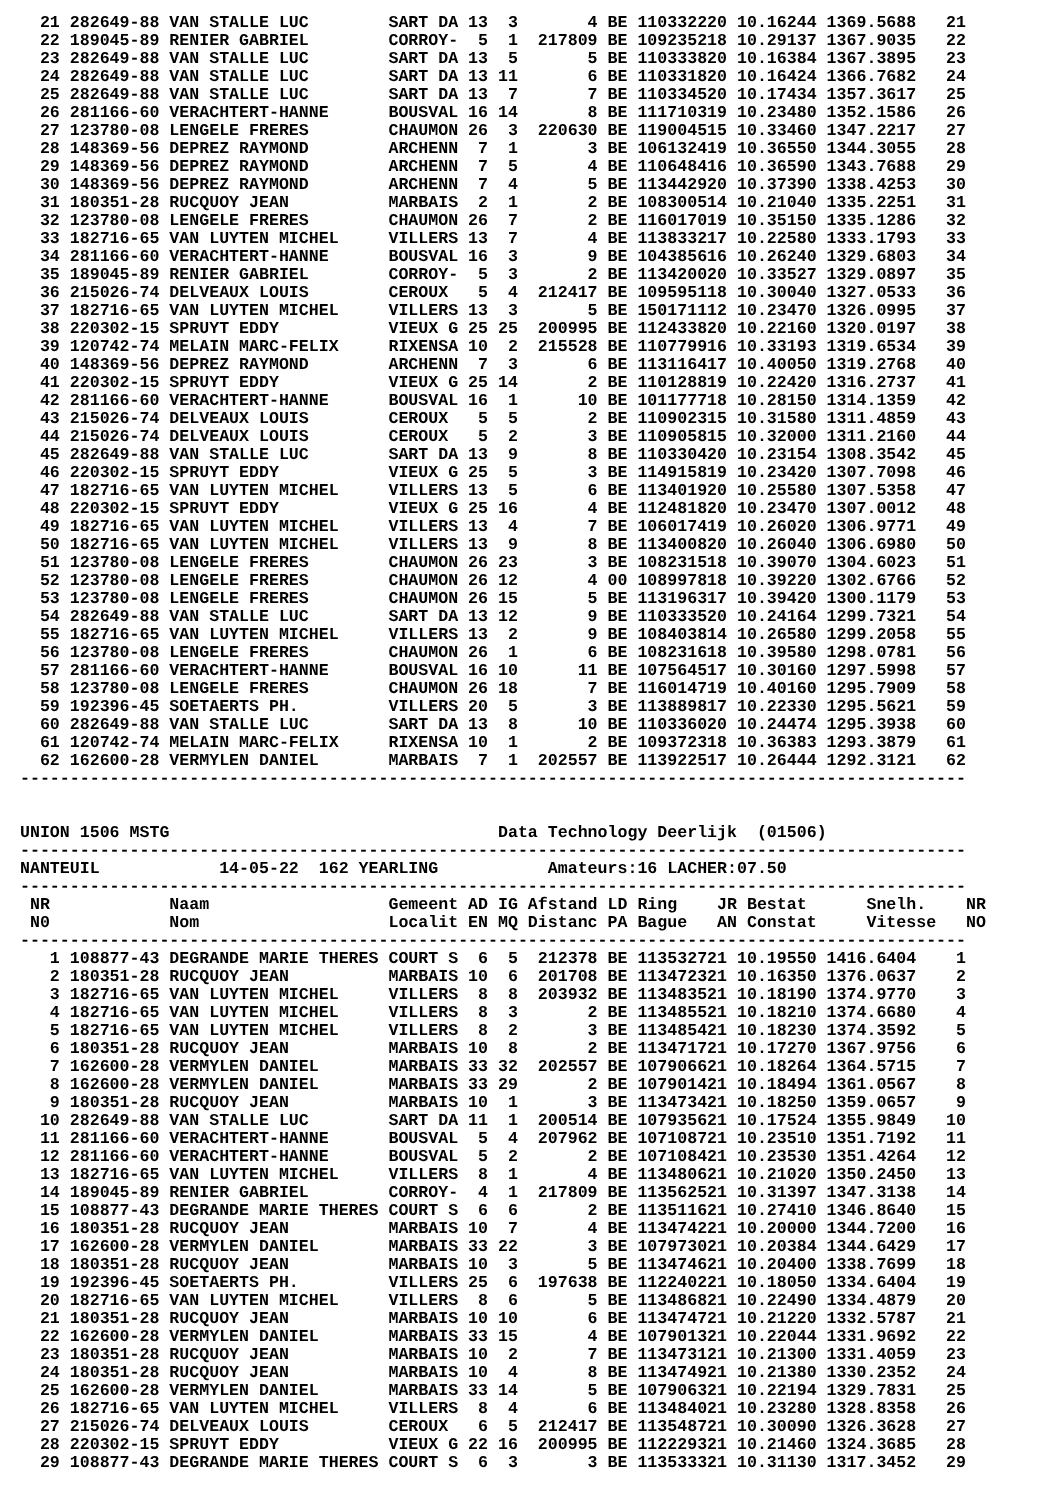21 282649-88 VAN STALLE LUC        SART DA 13  3       4 BE 110332220 10.16244 1369.5688   21
  22 189045-89 RENIER GABRIEL        CORROY-  5  1  217809 BE 109235218 10.29137 1367.9035   22
  23 282649-88 VAN STALLE LUC        SART DA 13  5       5 BE 110333820 10.16384 1367.3895   23
  24 282649-88 VAN STALLE LUC        SART DA 13 11       6 BE 110331820 10.16424 1366.7682   24
  25 282649-88 VAN STALLE LUC        SART DA 13  7       7 BE 110334520 10.17434 1357.3617   25
  26 281166-60 VERACHTERT-HANNE      BOUSVAL 16 14       8 BE 111710319 10.23480 1352.1586   26
  27 123780-08 LENGELE FRERES        CHAUMON 26  3  220630 BE 119004515 10.33460 1347.2217   27
  28 148369-56 DEPREZ RAYMOND        ARCHENN  7  1       3 BE 106132419 10.36550 1344.3055   28
  29 148369-56 DEPREZ RAYMOND        ARCHENN  7  5       4 BE 110648416 10.36590 1343.7688   29
  30 148369-56 DEPREZ RAYMOND        ARCHENN  7  4       5 BE 113442920 10.37390 1338.4253   30
  31 180351-28 RUCQUOY JEAN          MARBAIS  2  1       2 BE 108300514 10.21040 1335.2251   31
  32 123780-08 LENGELE FRERES        CHAUMON 26  7       2 BE 116017019 10.35150 1335.1286   32
  33 182716-65 VAN LUYTEN MICHEL     VILLERS 13  7       4 BE 113833217 10.22580 1333.1793   33
  34 281166-60 VERACHTERT-HANNE      BOUSVAL 16  3       9 BE 104385616 10.26240 1329.6803   34
  35 189045-89 RENIER GABRIEL        CORROY-  5  3       2 BE 113420020 10.33527 1329.0897   35
  36 215026-74 DELVEAUX LOUIS        CEROUX   5  4  212417 BE 109595118 10.30040 1327.0533   36
  37 182716-65 VAN LUYTEN MICHEL     VILLERS 13  3       5 BE 150171112 10.23470 1326.0995   37
  38 220302-15 SPRUYT EDDY           VIEUX G 25 25  200995 BE 112433820 10.22160 1320.0197   38
  39 120742-74 MELAIN MARC-FELIX     RIXENSA 10  2  215528 BE 110779916 10.33193 1319.6534   39
  40 148369-56 DEPREZ RAYMOND        ARCHENN  7  3       6 BE 113116417 10.40050 1319.2768   40
  41 220302-15 SPRUYT EDDY           VIEUX G 25 14       2 BE 110128819 10.22420 1316.2737   41
  42 281166-60 VERACHTERT-HANNE      BOUSVAL 16  1      10 BE 101177718 10.28150 1314.1359   42
  43 215026-74 DELVEAUX LOUIS        CEROUX   5  5       2 BE 110902315 10.31580 1311.4859   43
  44 215026-74 DELVEAUX LOUIS        CEROUX   5  2       3 BE 110905815 10.32000 1311.2160   44
  45 282649-88 VAN STALLE LUC        SART DA 13  9       8 BE 110330420 10.23154 1308.3542   45
  46 220302-15 SPRUYT EDDY           VIEUX G 25  5       3 BE 114915819 10.23420 1307.7098   46
  47 182716-65 VAN LUYTEN MICHEL     VILLERS 13  5       6 BE 113401920 10.25580 1307.5358   47
  48 220302-15 SPRUYT EDDY           VIEUX G 25 16       4 BE 112481820 10.23470 1307.0012   48
  49 182716-65 VAN LUYTEN MICHEL     VILLERS 13  4       7 BE 106017419 10.26020 1306.9771   49
  50 182716-65 VAN LUYTEN MICHEL     VILLERS 13  9       8 BE 113400820 10.26040 1306.6980   50
  51 123780-08 LENGELE FRERES        CHAUMON 26 23       3 BE 108231518 10.39070 1304.6023   51
  52 123780-08 LENGELE FRERES        CHAUMON 26 12       4 00 108997818 10.39220 1302.6766   52
  53 123780-08 LENGELE FRERES        CHAUMON 26 15       5 BE 113196317 10.39420 1300.1179   53
  54 282649-88 VAN STALLE LUC        SART DA 13 12       9 BE 110333520 10.24164 1299.7321   54
  55 182716-65 VAN LUYTEN MICHEL     VILLERS 13  2       9 BE 108403814 10.26580 1299.2058   55
  56 123780-08 LENGELE FRERES        CHAUMON 26  1       6 BE 108231618 10.39580 1298.0781   56
  57 281166-60 VERACHTERT-HANNE      BOUSVAL 16 10      11 BE 107564517 10.30160 1297.5998   57
  58 123780-08 LENGELE FRERES        CHAUMON 26 18       7 BE 116014719 10.40160 1295.7909   58
  59 192396-45 SOETAERTS PH.         VILLERS 20  5       3 BE 113889817 10.22330 1295.5621   59
  60 282649-88 VAN STALLE LUC        SART DA 13  8      10 BE 110336020 10.24474 1295.3938   60
  61 120742-74 MELAIN MARC-FELIX     RIXENSA 10  1       2 BE 109372318 10.36383 1293.3879   61
  62 162600-28 VERMYLEN DANIEL       MARBAIS  7  1  202557 BE 113922517 10.26444 1292.3121   62
-----------------------------------------------------------------------------------------------


UNION 1506 MSTG                                 Data Technology Deerlijk  (01506)
-----------------------------------------------------------------------------------------------
NANTEUIL            14-05-22  162 YEARLING           Amateurs:16 LACHER:07.50
-----------------------------------------------------------------------------------------------
 NR            Naam                  Gemeent AD IG Afstand LD Ring    JR Bestat      Snelh.    NR
 N0            Nom                   Localit EN MQ Distanc PA Bague   AN Constat     Vitesse   NO
-----------------------------------------------------------------------------------------------
   1 108877-43 DEGRANDE MARIE THERES COURT S  6  5  212378 BE 113532721 10.19550 1416.6404    1
   2 180351-28 RUCQUOY JEAN          MARBAIS 10  6  201708 BE 113472321 10.16350 1376.0637    2
   3 182716-65 VAN LUYTEN MICHEL     VILLERS  8  8  203932 BE 113483521 10.18190 1374.9770    3
   4 182716-65 VAN LUYTEN MICHEL     VILLERS  8  3       2 BE 113485521 10.18210 1374.6680    4
   5 182716-65 VAN LUYTEN MICHEL     VILLERS  8  2       3 BE 113485421 10.18230 1374.3592    5
   6 180351-28 RUCQUOY JEAN          MARBAIS 10  8       2 BE 113471721 10.17270 1367.9756    6
   7 162600-28 VERMYLEN DANIEL       MARBAIS 33 32  202557 BE 107906621 10.18264 1364.5715    7
   8 162600-28 VERMYLEN DANIEL       MARBAIS 33 29       2 BE 107901421 10.18494 1361.0567    8
   9 180351-28 RUCQUOY JEAN          MARBAIS 10  1       3 BE 113473421 10.18250 1359.0657    9
  10 282649-88 VAN STALLE LUC        SART DA 11  1  200514 BE 107935621 10.17524 1355.9849   10
  11 281166-60 VERACHTERT-HANNE      BOUSVAL  5  4  207962 BE 107108721 10.23510 1351.7192   11
  12 281166-60 VERACHTERT-HANNE      BOUSVAL  5  2       2 BE 107108421 10.23530 1351.4264   12
  13 182716-65 VAN LUYTEN MICHEL     VILLERS  8  1       4 BE 113480621 10.21020 1350.2450   13
  14 189045-89 RENIER GABRIEL        CORROY-  4  1  217809 BE 113562521 10.31397 1347.3138   14
  15 108877-43 DEGRANDE MARIE THERES COURT S  6  6       2 BE 113511621 10.27410 1346.8640   15
  16 180351-28 RUCQUOY JEAN          MARBAIS 10  7       4 BE 113474221 10.20000 1344.7200   16
  17 162600-28 VERMYLEN DANIEL       MARBAIS 33 22       3 BE 107973021 10.20384 1344.6429   17
  18 180351-28 RUCQUOY JEAN          MARBAIS 10  3       5 BE 113474621 10.20400 1338.7699   18
  19 192396-45 SOETAERTS PH.         VILLERS 25  6  197638 BE 112240221 10.18050 1334.6404   19
  20 182716-65 VAN LUYTEN MICHEL     VILLERS  8  6       5 BE 113486821 10.22490 1334.4879   20
  21 180351-28 RUCQUOY JEAN          MARBAIS 10 10       6 BE 113474721 10.21220 1332.5787   21
  22 162600-28 VERMYLEN DANIEL       MARBAIS 33 15       4 BE 107901321 10.22044 1331.9692   22
  23 180351-28 RUCQUOY JEAN          MARBAIS 10  2       7 BE 113473121 10.21300 1331.4059   23
  24 180351-28 RUCQUOY JEAN          MARBAIS 10  4       8 BE 113474921 10.21380 1330.2352   24
  25 162600-28 VERMYLEN DANIEL       MARBAIS 33 14       5 BE 107906321 10.22194 1329.7831   25
  26 182716-65 VAN LUYTEN MICHEL     VILLERS  8  4       6 BE 113484021 10.23280 1328.8358   26
  27 215026-74 DELVEAUX LOUIS        CEROUX   6  5  212417 BE 113548721 10.30090 1326.3628   27
  28 220302-15 SPRUYT EDDY           VIEUX G 22 16  200995 BE 112229321 10.21460 1324.3685   28
  29 108877-43 DEGRANDE MARIE THERES COURT S  6  3       3 BE 113533321 10.31130 1317.3452   29